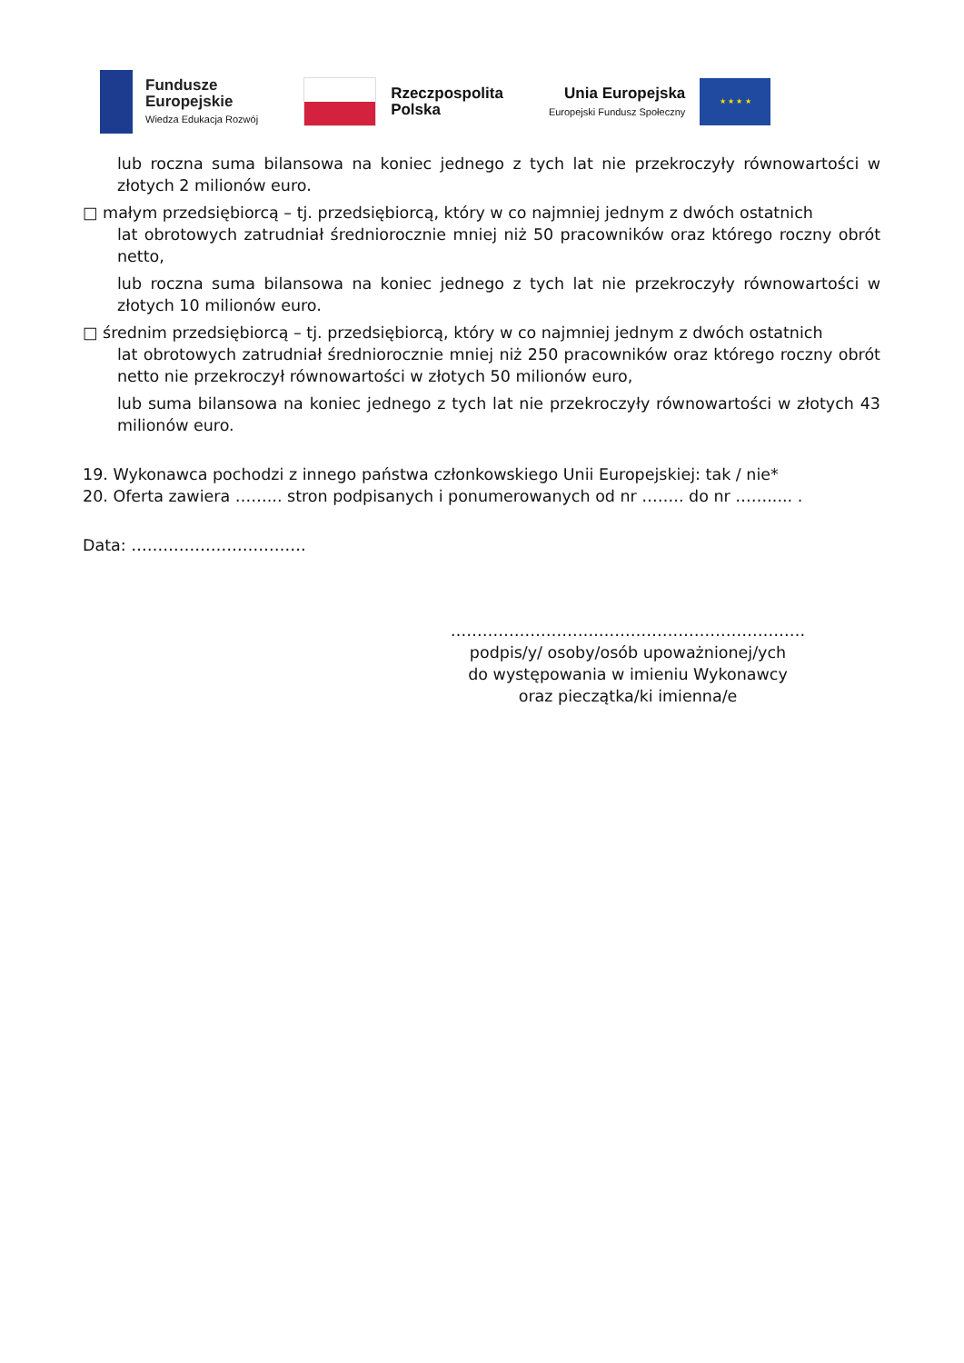Fundusze
Europejskie
Wiedza Edukacja Rozwój
Rzeczpospolita
Polska
Unia Europejska
Europejski Fundusz Społeczny
★ ★ ★ ★
lub roczna suma bilansowa na koniec jednego z tych lat nie przekroczyły równowartości w złotych 2 milionów euro.
□ małym przedsiębiorcą – tj. przedsiębiorcą, który w co najmniej jednym z dwóch ostatnich
lat obrotowych zatrudniał średniorocznie mniej niż 50 pracowników oraz którego roczny obrót netto,
lub roczna suma bilansowa na koniec jednego z tych lat nie przekroczyły równowartości w złotych 10 milionów euro.
□ średnim przedsiębiorcą – tj. przedsiębiorcą, który w co najmniej jednym z dwóch ostatnich
lat obrotowych zatrudniał średniorocznie mniej niż 250 pracowników oraz którego roczny obrót netto nie przekroczył równowartości w złotych 50 milionów euro,
lub suma bilansowa na koniec jednego z tych lat nie przekroczyły równowartości w złotych 43 milionów euro.
19. Wykonawca pochodzi z innego państwa członkowskiego Unii Europejskiej: tak / nie*
20. Oferta zawiera ……... stron podpisanych i ponumerowanych od nr …….. do nr ……..... .
Data: ……………………………
……………………….…………………………………
podpis/y/ osoby/osób upoważnionej/ych
do występowania w imieniu Wykonawcy
oraz pieczątka/ki imienna/e